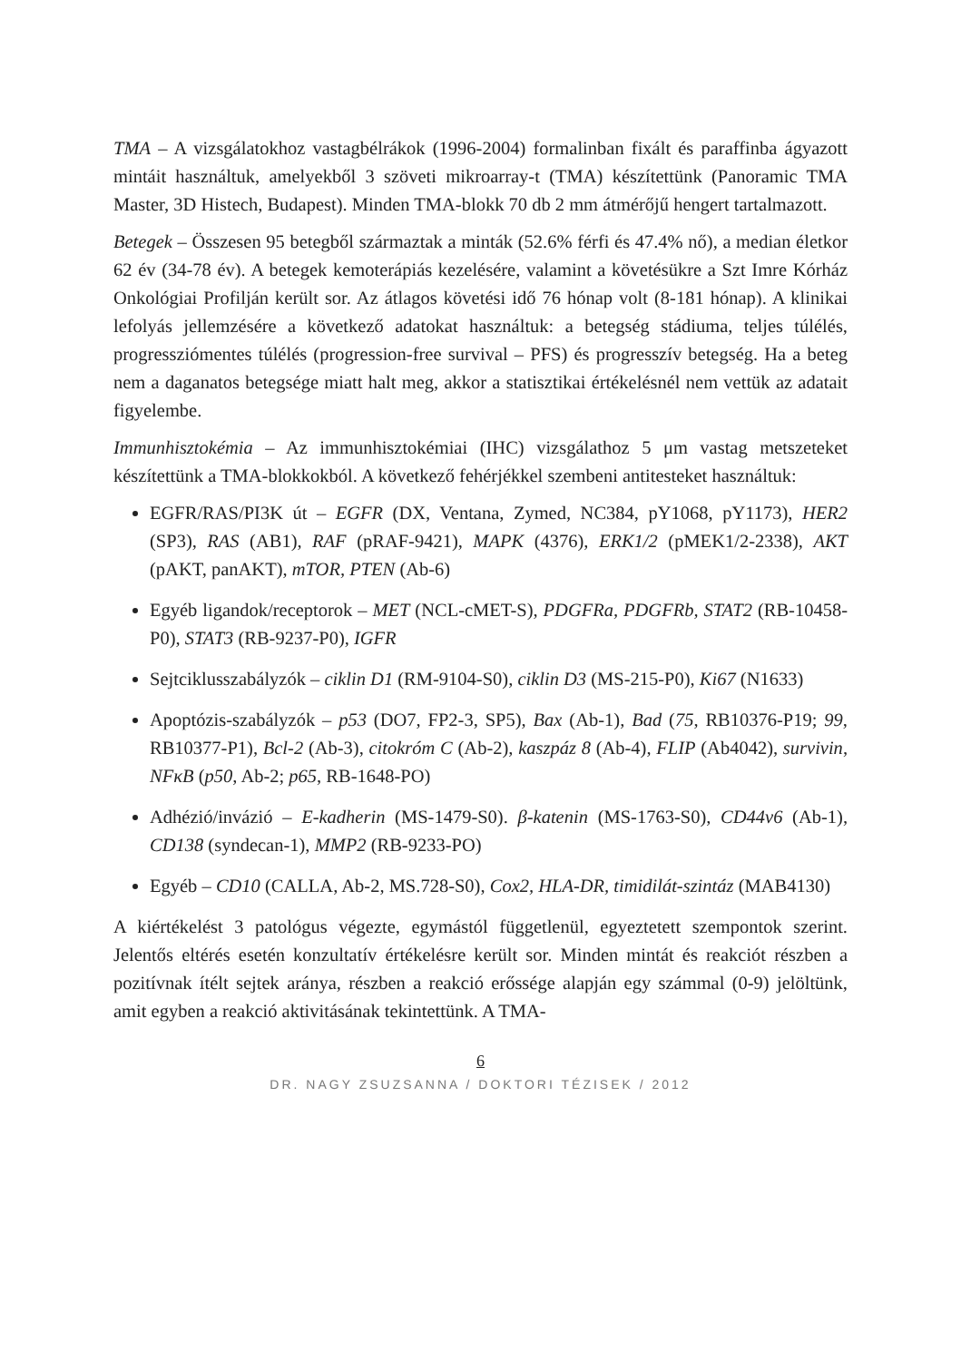TMA – A vizsgálatokhoz vastagbélrákok (1996-2004) formalinban fixált és paraffinba ágyazott mintáit használtuk, amelyekből 3 szöveti mikroarray-t (TMA) készítettünk (Panoramic TMA Master, 3D Histech, Budapest). Minden TMA-blokk 70 db 2 mm átmérőjű hengert tartalmazott.
Betegek – Összesen 95 betegből származtak a minták (52.6% férfi és 47.4% nő), a median életkor 62 év (34-78 év). A betegek kemoterápiás kezelésére, valamint a követésükre a Szt Imre Kórház Onkológiai Profilján került sor. Az átlagos követési idő 76 hónap volt (8-181 hónap). A klinikai lefolyás jellemzésére a következő adatokat használtuk: a betegség stádiuma, teljes túlélés, progressziómentes túlélés (progression-free survival – PFS) és progresszív betegség. Ha a beteg nem a daganatos betegsége miatt halt meg, akkor a statisztikai értékelésnél nem vettük az adatait figyelembe.
Immunhisztokémia – Az immunhisztokémiai (IHC) vizsgálathoz 5 μm vastag metszeteket készítettünk a TMA-blokkokból. A következő fehérjékkel szembeni antitesteket használtuk:
EGFR/RAS/PI3K út – EGFR (DX, Ventana, Zymed, NC384, pY1068, pY1173), HER2 (SP3), RAS (AB1), RAF (pRAF-9421), MAPK (4376), ERK1/2 (pMEK1/2-2338), AKT (pAKT, panAKT), mTOR, PTEN (Ab-6)
Egyéb ligandok/receptorok – MET (NCL-cMET-S), PDGFRa, PDGFRb, STAT2 (RB-10458-P0), STAT3 (RB-9237-P0), IGFR
Sejtciklusszabályzók – ciklin D1 (RM-9104-S0), ciklin D3 (MS-215-P0), Ki67 (N1633)
Apoptózis-szabályzók – p53 (DO7, FP2-3, SP5), Bax (Ab-1), Bad (75, RB10376-P19; 99, RB10377-P1), Bcl-2 (Ab-3), citokróm C (Ab-2), kaszpáz 8 (Ab-4), FLIP (Ab4042), survivin, NFκB (p50, Ab-2; p65, RB-1648-PO)
Adhézió/invázió – E-kadherin (MS-1479-S0). β-katenin (MS-1763-S0), CD44v6 (Ab-1), CD138 (syndecan-1), MMP2 (RB-9233-PO)
Egyéb – CD10 (CALLA, Ab-2, MS.728-S0), Cox2, HLA-DR, timidilát-szintáz (MAB4130)
A kiértékelést 3 patológus végezte, egymástól függetlenül, egyeztetett szempontok szerint. Jelentős eltérés esetén konzultatív értékelésre került sor. Minden mintát és reakciót részben a pozitívnak ítélt sejtek aránya, részben a reakció erőssége alapján egy számmal (0-9) jelöltünk, amit egyben a reakció aktivitásának tekintettünk. A TMA-
6
DR. NAGY ZSUZSANNA / DOKTORI TÉZISEK / 2012